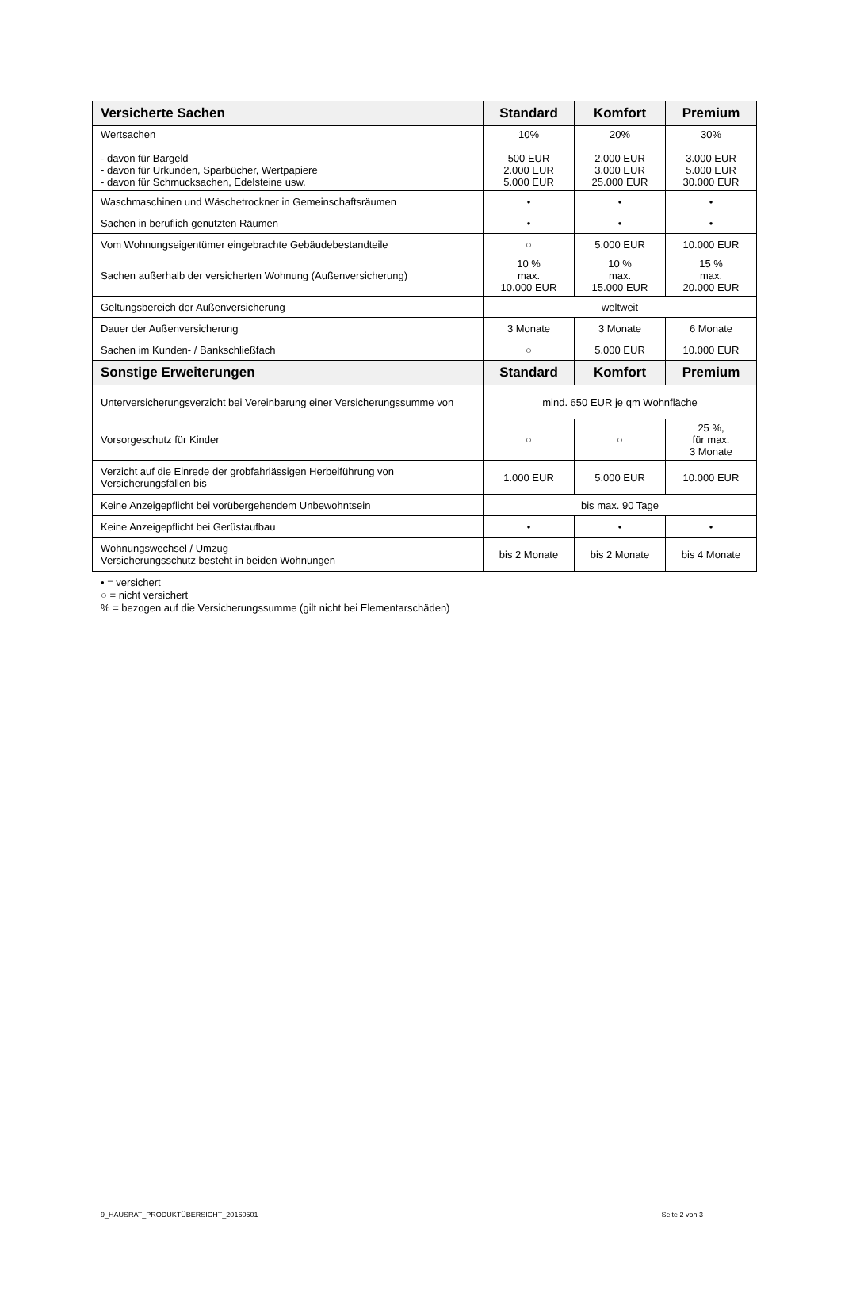| Versicherte Sachen | Standard | Komfort | Premium |
| --- | --- | --- | --- |
| Wertsachen - davon für Bargeld - davon für Urkunden, Sparbücher, Wertpapiere - davon für Schmucksachen, Edelsteine usw. | 10% 500 EUR 2.000 EUR 5.000 EUR | 20% 2.000 EUR 3.000 EUR 25.000 EUR | 30% 3.000 EUR 5.000 EUR 30.000 EUR |
| Waschmaschinen und Wäschetrockner in Gemeinschaftsräumen | • | • | • |
| Sachen in beruflich genutzten Räumen | • | • | • |
| Vom Wohnungseigentümer eingebrachte Gebäudebestandteile | ○ | 5.000 EUR | 10.000 EUR |
| Sachen außerhalb der versicherten Wohnung (Außenversicherung) | 10 % max. 10.000 EUR | 10 % max. 15.000 EUR | 15 % max. 20.000 EUR |
| Geltungsbereich der Außenversicherung | weltweit | | |
| Dauer der Außenversicherung | 3 Monate | 3 Monate | 6 Monate |
| Sachen im Kunden- / Bankschließfach | ○ | 5.000 EUR | 10.000 EUR |
| Sonstige Erweiterungen | Standard | Komfort | Premium |
| Unterversicherungsverzicht bei Vereinbarung einer Versicherungssumme von | mind. 650 EUR je qm Wohnfläche | | |
| Vorsorgeschutz für Kinder | ○ | ○ | 25 %, für max. 3 Monate |
| Verzicht auf die Einrede der grobfahrlässigen Herbeiführung von Versicherungsfällen bis | 1.000 EUR | 5.000 EUR | 10.000 EUR |
| Keine Anzeigepflicht bei vorübergehendem Unbewohntsein | bis max. 90 Tage | | |
| Keine Anzeigepflicht bei Gerüstaufbau | • | • | • |
| Wohnungswechsel / Umzug Versicherungsschutz besteht in beiden Wohnungen | bis 2 Monate | bis 2 Monate | bis 4 Monate |
• = versichert
○ = nicht versichert
% = bezogen auf die Versicherungssumme (gilt nicht bei Elementarschäden)
9_HAUSRAT_PRODUKTÜBERSICHT_20160501 Seite 2 von 3